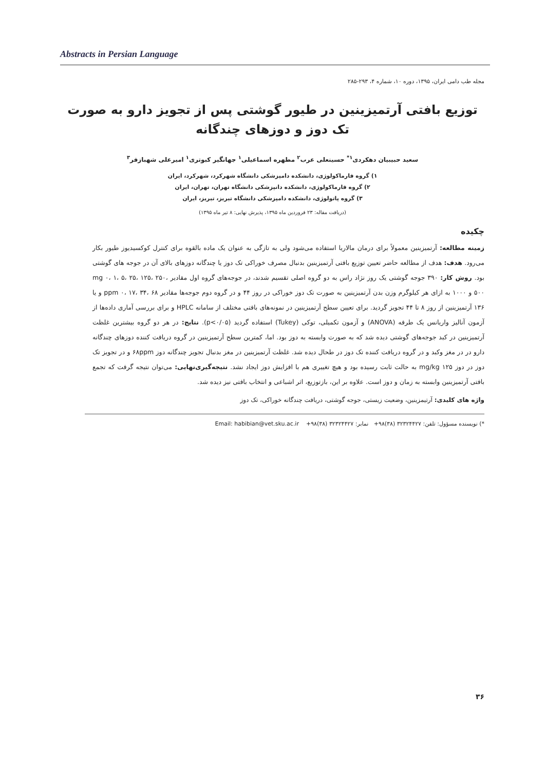Abstracts in Persian Language
مجله طب دامی ایران، ۱۳۹۵، دوره ۱۰، شماره ۴، ۲۹۳-۲۸۵
توزیع بافتی آرتمیزینین در طیور گوشتی پس از تجویز دارو به صورت تک دوز و دوزهای چندگانه
سعید حبیبیان دهکردی<sup>۱*</sup> حسینعلی عرب<sup>۲</sup> مطهره اسماعیلی<sup>۱</sup> جهانگیر کبوتری<sup>۱</sup> امیرعلی شهبازفر<sup>۳</sup>
۱) گروه فارماکولوژی، دانشکده دامپزشکی دانشگاه شهرکرد، شهرکرد، ایران
۲) گروه فارماکولوژی، دانشکده دانپزشکی دانشگاه تهران، تهران، ایران
۳) گروه پاتولوژی، دانشکده دامپزشکی دانشگاه تبریز، تبریز، ایران
(دریافت مقاله: ۲۳ فروردین ماه ۱۳۹۵، پذیرش نهایی: ۸ تیر ماه ۱۳۹۵)
چکیده
زمینه مطالعه: آرتمیزینین معمولاً برای درمان مالاریا استفاده می‌شود ولی به تازگی به عنوان یک ماده بالقوه برای کنترل کوکسیدیوز طیور بکار می‌رود. هدف: هدف از مطالعه حاضر تعیین توزیع بافتی آرتمیزینین بدنبال مصرف خوراکی تک دوز یا چندگانه دوزهای بالای آن در جوجه های گوشتی بود. روش کار: ۳۹۰ جوجه گوشتی یک روز نژاد راس به دو گروه اصلی تقسیم شدند، در جوجه‌های گروه اول مقادیر mg ۰، ۱، ۵، ۲۵، ۱۲۵، ۲۵۰، ۵۰۰ و ۱۰۰۰ به ازای هر کیلوگرم وزن بدن آرتمیزینین به صورت تک دوز خوراکی در روز ۴۴ و در گروه دوم جوجه‌ها مقادیر ppm ۰، ۱۷، ۳۴، ۶۸ و یا ۱۳۶ آرتمیزینین از روز ۸ تا ۴۴ تجویز گردید. برای تعیین سطح آرتمیزینین در نمونه‌های بافتی مختلف از سامانه HPLC و برای بررسی آماری داده‌ها از آزمون آنالیز واریانس یک طرفه (ANOVA) و آزمون تکمیلی، توکی (Tukey) استفاده گردید (p<۰/۰۵). نتایج: در هر دو گروه بیشترین غلظت آرتمیزینین در کبد جوجه‌های گوشتی دیده شد که به صورت وابسته به دوز بود. اما، کمترین سطح آرتمیزینین در گروه دریافت کننده دوزهای چندگانه دارو در در مغز وکبد و در گروه دریافت کننده تک دوز در طحال دیده شد. غلظت آرتمیزینین در مغز بدنبال تجویز چندگانه دوز ۶۸ppm و در تجویز تک دوز در دوز ۱۲۵ mg/kg به حالت ثابت رسیده بود و هیچ تغییری هم با افزایش دوز ایجاد نشد. نتیجه‌گیری‌نهایی: می‌توان نتیجه گرفت که تجمع بافتی آرتمیزینین وابسته به زمان و دوز است. علاوه بر این، بازتوزیع، اثر اشباعی و انتخاب بافتی نیز دیده شد.
واژه های کلیدی: آرتیمزینین، وضعیت زیستی، جوجه گوشتی، دریافت چندگانه خوراکی، تک دوز
*) نویسنده مسؤول: تلفن: ۳۲۳۲۴۴۲۷ (۳۸)۹۸+ نمابر: ۳۲۳۲۴۴۲۷ (۳۸)۹۸+ Email: habibian@vet.sku.ac.ir
۳۶